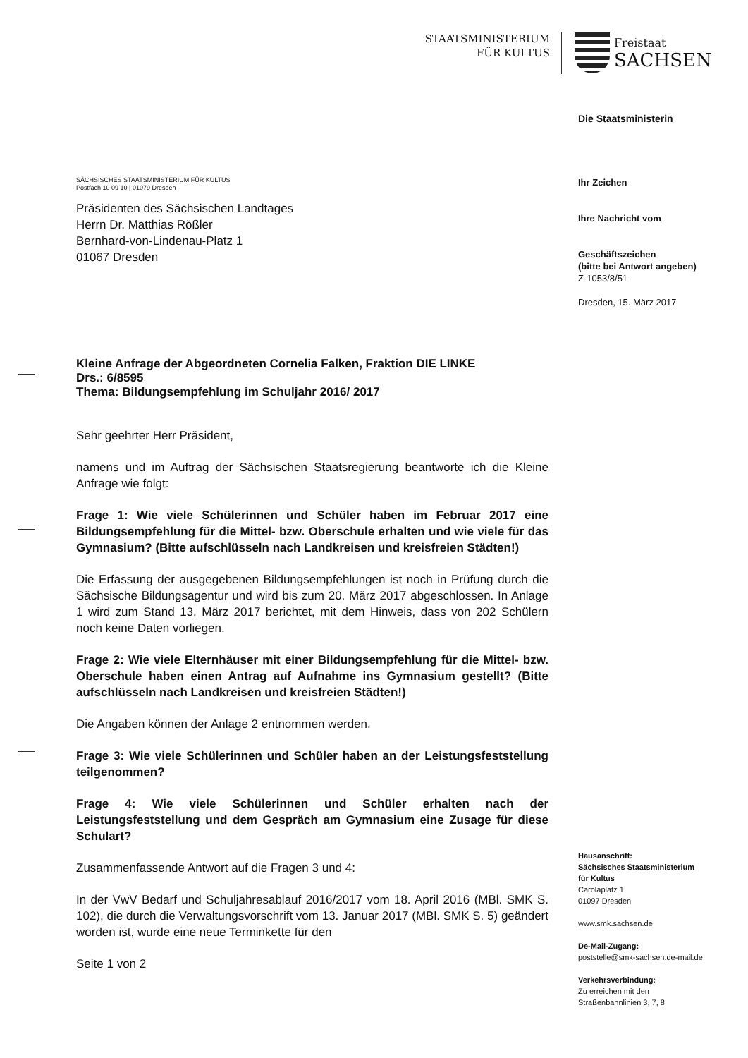STAATSMINISTERIUM
FÜR KULTUS
Freistaat
SACHSEN
Die Staatsministerin
Ihr Zeichen
Ihre Nachricht vom
Geschäftszeichen
(bitte bei Antwort angeben)
Z-1053/8/51
Dresden, 15. März 2017
Hausanschrift:
Sächsisches Staatsministerium
für Kultus
Carolaplatz 1
01097 Dresden
www.smk.sachsen.de
De-Mail-Zugang:
poststelle@smk-sachsen.de-mail.de
Verkehrsverbindung:
Zu erreichen mit den
Straßenbahnlinien 3, 7, 8
SÄCHSISCHES STAATSMINISTERIUM FÜR KULTUS
Postfach 10 09 10 | 01079 Dresden
Präsidenten des Sächsischen Landtages
Herrn Dr. Matthias Rößler
Bernhard-von-Lindenau-Platz 1
01067 Dresden
Kleine Anfrage der Abgeordneten Cornelia Falken, Fraktion DIE LINKE
Drs.: 6/8595
Thema: Bildungsempfehlung im Schuljahr 2016/ 2017
Sehr geehrter Herr Präsident,
namens und im Auftrag der Sächsischen Staatsregierung beantworte ich die Kleine Anfrage wie folgt:
Frage 1: Wie viele Schülerinnen und Schüler haben im Februar 2017 eine Bildungsempfehlung für die Mittel- bzw. Oberschule erhalten und wie viele für das Gymnasium? (Bitte aufschlüsseln nach Landkreisen und kreisfreien Städten!)
Die Erfassung der ausgegebenen Bildungsempfehlungen ist noch in Prüfung durch die Sächsische Bildungsagentur und wird bis zum 20. März 2017 abgeschlossen. In Anlage 1 wird zum Stand 13. März 2017 berichtet, mit dem Hinweis, dass von 202 Schülern noch keine Daten vorliegen.
Frage 2: Wie viele Elternhäuser mit einer Bildungsempfehlung für die Mittel- bzw. Oberschule haben einen Antrag auf Aufnahme ins Gymnasium gestellt? (Bitte aufschlüsseln nach Landkreisen und kreisfreien Städten!)
Die Angaben können der Anlage 2 entnommen werden.
Frage 3: Wie viele Schülerinnen und Schüler haben an der Leistungsfeststellung teilgenommen?
Frage 4: Wie viele Schülerinnen und Schüler erhalten nach der Leistungsfeststellung und dem Gespräch am Gymnasium eine Zusage für diese Schulart?
Zusammenfassende Antwort auf die Fragen 3 und 4:
In der VwV Bedarf und Schuljahresablauf 2016/2017 vom 18. April 2016 (MBl. SMK S. 102), die durch die Verwaltungsvorschrift vom 13. Januar 2017 (MBl. SMK S. 5) geändert worden ist, wurde eine neue Terminkette für den
Seite 1 von 2